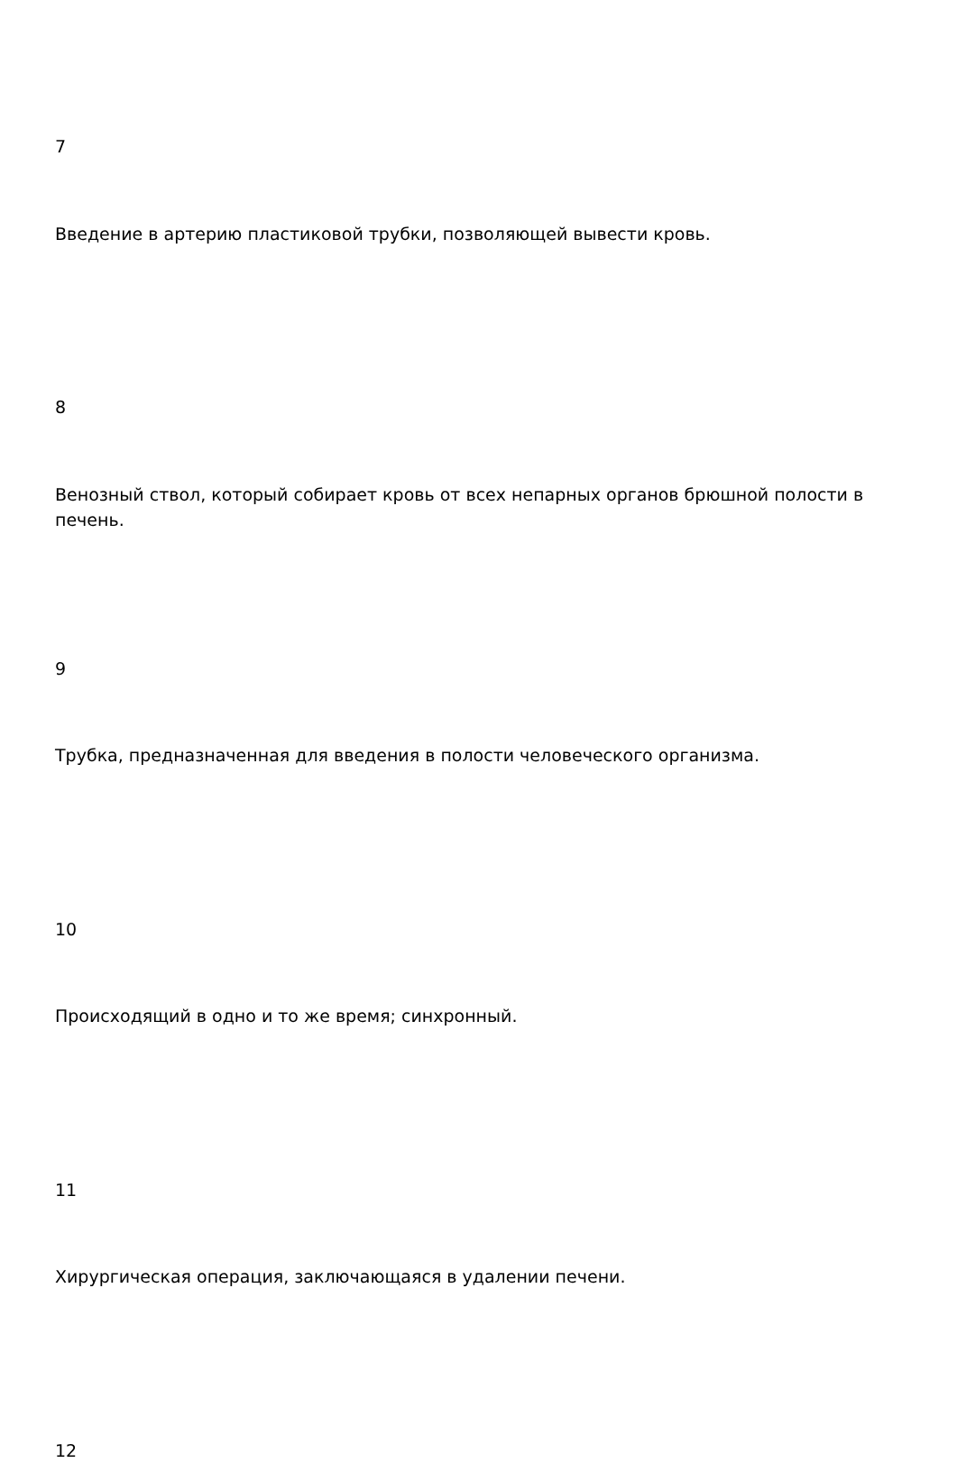7
Введение в артерию пластиковой трубки, позволяющей вывести кровь.
8
Венозный ствол, который собирает кровь от всех непарных органов брюшной полости в печень.
9
Трубка, предназначенная для введения в полости человеческого организма.
10
Происходящий в одно и то же время; синхронный.
11
Хирургическая операция, заключающаяся в удалении печени.
12